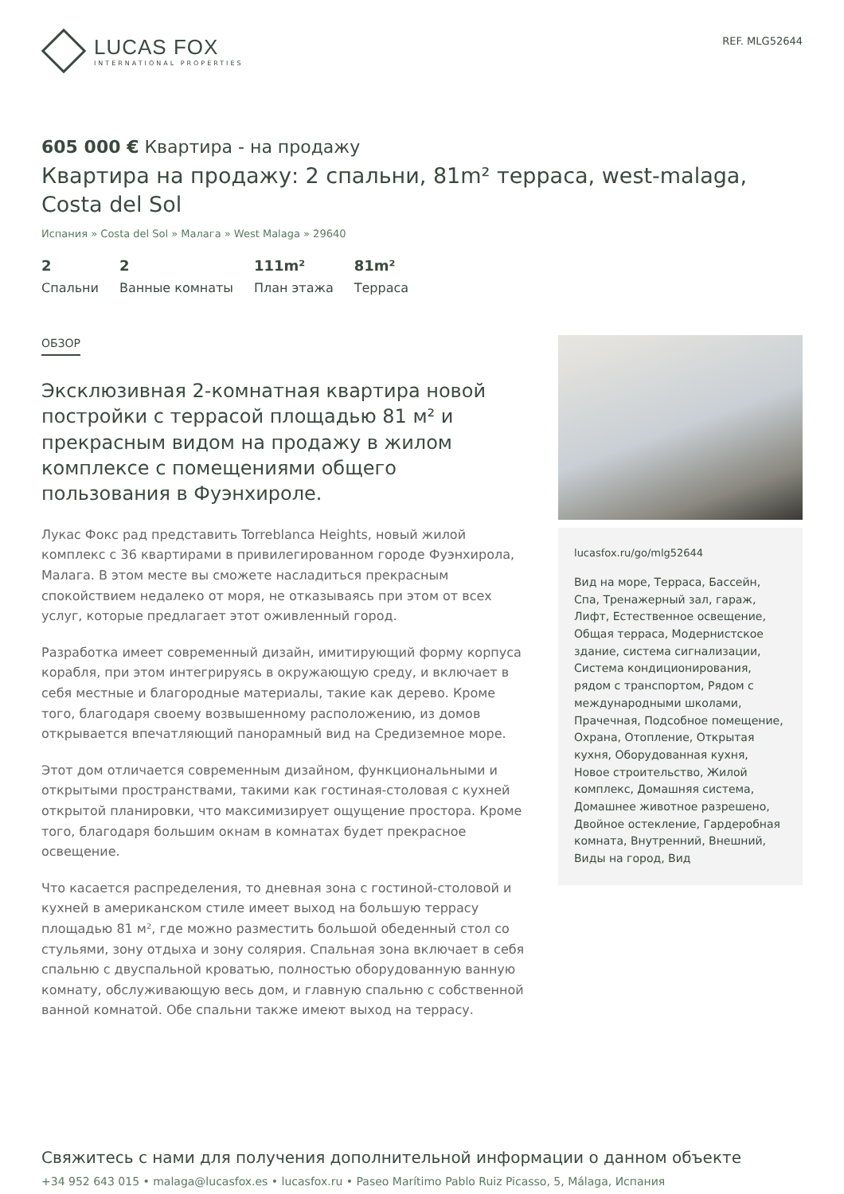LUCAS FOX
INTERNATIONAL PROPERTIES
REF. MLG52644
605 000 € Квартира - на продажу
Квартира на продажу: 2 спальни, 81m² терраса, west-malaga, Costa del Sol
Испания » Costa del Sol » Малага » West Malaga » 29640
2
Спальни
2
Ванные комнаты
111m²
План этажа
81m²
Терраса
ОБЗОР
Эксклюзивная 2-комнатная квартира новой постройки с террасой площадью 81 м² и прекрасным видом на продажу в жилом комплексе с помещениями общего пользования в Фуэнхироле.
Лукас Фокс рад представить Torreblanca Heights, новый жилой комплекс с 36 квартирами в привилегированном городе Фуэнхирола, Малага. В этом месте вы сможете насладиться прекрасным спокойствием недалеко от моря, не отказываясь при этом от всех услуг, которые предлагает этот оживленный город.
Разработка имеет современный дизайн, имитирующий форму корпуса корабля, при этом интегрируясь в окружающую среду, и включает в себя местные и благородные материалы, такие как дерево. Кроме того, благодаря своему возвышенному расположению, из домов открывается впечатляющий панорамный вид на Средиземное море.
Этот дом отличается современным дизайном, функциональными и открытыми пространствами, такими как гостиная-столовая с кухней открытой планировки, что максимизирует ощущение простора. Кроме того, благодаря большим окнам в комнатах будет прекрасное освещение.
Что касается распределения, то дневная зона с гостиной-столовой и кухней в американском стиле имеет выход на большую террасу площадью 81 м², где можно разместить большой обеденный стол со стульями, зону отдыха и зону солярия. Спальная зона включает в себя спальню с двуспальной кроватью, полностью оборудованную ванную комнату, обслуживающую весь дом, и главную спальню с собственной ванной комнатой. Обе спальни также имеют выход на террасу.
lucasfox.ru/go/mlg52644
Вид на море, Терраса, Бассейн, Спа, Тренажерный зал, гараж, Лифт, Естественное освещение, Общая терраса, Модернистское здание, система сигнализации, Система кондиционирования, рядом с транспортом, Рядом с международными школами, Прачечная, Подсобное помещение, Охрана, Отопление, Открытая кухня, Оборудованная кухня, Новое строительство, Жилой комплекс, Домашняя система, Домашнее животное разрешено, Двойное остекление, Гардеробная комната, Внутренний, Внешний, Виды на город, Вид
Свяжитесь с нами для получения дополнительной информации о данном объекте
+34 952 643 015 • malaga@lucasfox.es • lucasfox.ru • Paseo Marítimo Pablo Ruiz Picasso, 5, Málaga, Испания